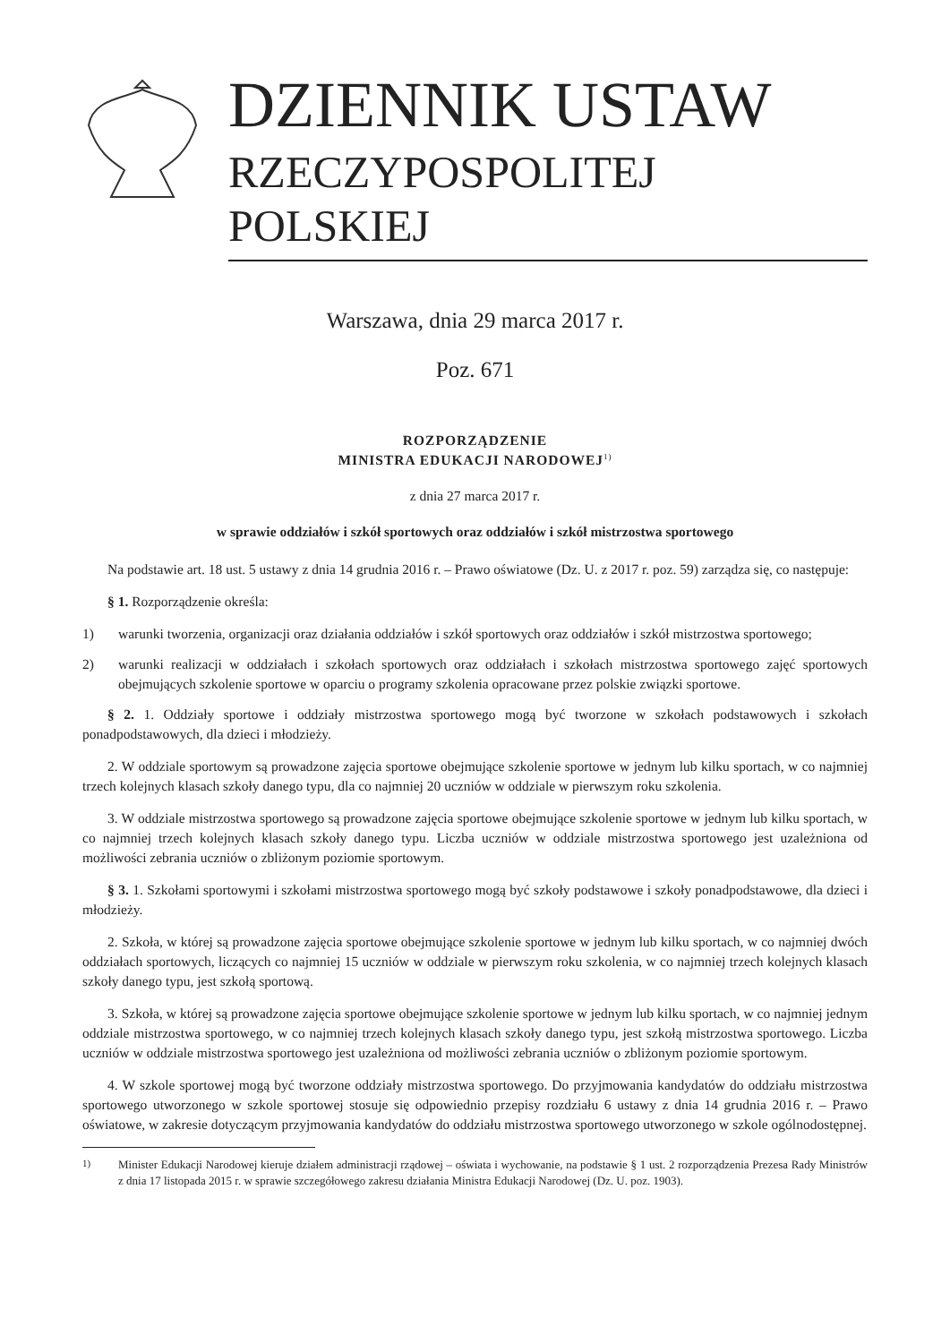DZIENNIK USTAW
RZECZYPOSPOLITEJ POLSKIEJ
Warszawa, dnia 29 marca 2017 r.
Poz. 671
ROZPORZĄDZENIE
MINISTRA EDUKACJI NARODOWEJ<sup>1)</sup>
z dnia 27 marca 2017 r.
w sprawie oddziałów i szkół sportowych oraz oddziałów i szkół mistrzostwa sportowego
Na podstawie art. 18 ust. 5 ustawy z dnia 14 grudnia 2016 r. – Prawo oświatowe (Dz. U. z 2017 r. poz. 59) zarządza się, co następuje:
§ 1. Rozporządzenie określa:
1) warunki tworzenia, organizacji oraz działania oddziałów i szkół sportowych oraz oddziałów i szkół mistrzostwa sportowego;
2) warunki realizacji w oddziałach i szkołach sportowych oraz oddziałach i szkołach mistrzostwa sportowego zajęć sportowych obejmujących szkolenie sportowe w oparciu o programy szkolenia opracowane przez polskie związki sportowe.
§ 2. 1. Oddziały sportowe i oddziały mistrzostwa sportowego mogą być tworzone w szkołach podstawowych i szkołach ponadpodstawowych, dla dzieci i młodzieży.
2. W oddziale sportowym są prowadzone zajęcia sportowe obejmujące szkolenie sportowe w jednym lub kilku sportach, w co najmniej trzech kolejnych klasach szkoły danego typu, dla co najmniej 20 uczniów w oddziale w pierwszym roku szkolenia.
3. W oddziale mistrzostwa sportowego są prowadzone zajęcia sportowe obejmujące szkolenie sportowe w jednym lub kilku sportach, w co najmniej trzech kolejnych klasach szkoły danego typu. Liczba uczniów w oddziale mistrzostwa sportowego jest uzależniona od możliwości zebrania uczniów o zbliżonym poziomie sportowym.
§ 3. 1. Szkołami sportowymi i szkołami mistrzostwa sportowego mogą być szkoły podstawowe i szkoły ponadpodstawowe, dla dzieci i młodzieży.
2. Szkoła, w której są prowadzone zajęcia sportowe obejmujące szkolenie sportowe w jednym lub kilku sportach, w co najmniej dwóch oddziałach sportowych, liczących co najmniej 15 uczniów w oddziale w pierwszym roku szkolenia, w co najmniej trzech kolejnych klasach szkoły danego typu, jest szkołą sportową.
3. Szkoła, w której są prowadzone zajęcia sportowe obejmujące szkolenie sportowe w jednym lub kilku sportach, w co najmniej jednym oddziale mistrzostwa sportowego, w co najmniej trzech kolejnych klasach szkoły danego typu, jest szkołą mistrzostwa sportowego. Liczba uczniów w oddziale mistrzostwa sportowego jest uzależniona od możliwości zebrania uczniów o zbliżonym poziomie sportowym.
4. W szkole sportowej mogą być tworzone oddziały mistrzostwa sportowego. Do przyjmowania kandydatów do oddziału mistrzostwa sportowego utworzonego w szkole sportowej stosuje się odpowiednio przepisy rozdziału 6 ustawy z dnia 14 grudnia 2016 r. – Prawo oświatowe, w zakresie dotyczącym przyjmowania kandydatów do oddziału mistrzostwa sportowego utworzonego w szkole ogólnodostępnej.
<sup>1)</sup> Minister Edukacji Narodowej kieruje działem administracji rządowej – oświata i wychowanie, na podstawie § 1 ust. 2 rozporządzenia Prezesa Rady Ministrów z dnia 17 listopada 2015 r. w sprawie szczegółowego zakresu działania Ministra Edukacji Narodowej (Dz. U. poz. 1903).